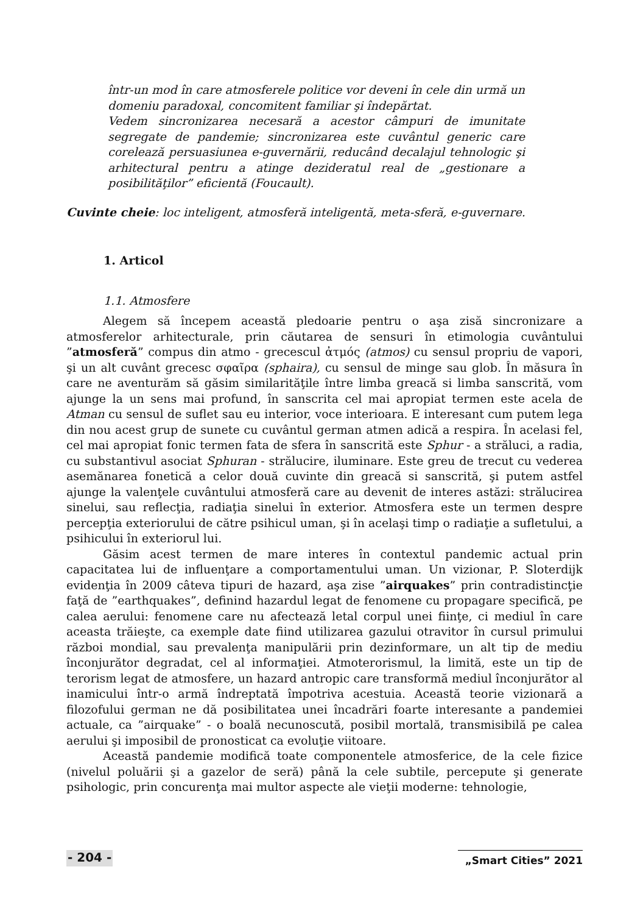într-un mod în care atmosferele politice vor deveni în cele din urmă un domeniu paradoxal, concomitent familiar şi îndepărtat.
Vedem sincronizarea necesară a acestor câmpuri de imunitate segregate de pandemie; sincronizarea este cuvântul generic care corelează persuasiunea e-guvernării, reducând decalajul tehnologic şi arhitectural pentru a atinge dezideratul real de „gestionare a posibilităţilor” eficientă (Foucault).
Cuvinte cheie: loc inteligent, atmosferă inteligentă, meta-sferă, e-guvernare.
1. Articol
1.1. Atmosfere
Alegem să începem această pledoarie pentru o aşa zisă sincronizare a atmosferelor arhitecturale, prin căutarea de sensuri în etimologia cuvântului ”atmosferă” compus din atmo - grecescul ἀτμός (atmos) cu sensul propriu de vapori, şi un alt cuvânt grecesc σφαῖρα (sphaira), cu sensul de minge sau glob. În măsura în care ne aventurăm să găsim similarităţile între limba greacă si limba sanscrită, vom ajunge la un sens mai profund, în sanscrita cel mai apropiat termen este acela de Atman cu sensul de suflet sau eu interior, voce interioara. E interesant cum putem lega din nou acest grup de sunete cu cuvântul german atmen adică a respira. În acelasi fel, cel mai apropiat fonic termen fata de sfera în sanscrită este Sphur - a străluci, a radia, cu substantivul asociat Sphuran - strălucire, iluminare. Este greu de trecut cu vederea asemănarea fonetică a celor două cuvinte din greacă si sanscrită, şi putem astfel ajunge la valenţele cuvântului atmosferă care au devenit de interes astăzi: strălucirea sinelui, sau reflecţia, radiaţia sinelui în exterior. Atmosfera este un termen despre percepţia exteriorului de către psihicul uman, şi în acelaşi timp o radiaţie a sufletului, a psihicului în exteriorul lui.
Găsim acest termen de mare interes în contextul pandemic actual prin capacitatea lui de influenţare a comportamentului uman. Un vizionar, P. Sloterdijk evidenţia în 2009 câteva tipuri de hazard, aşa zise ”airquakes” prin contradistincţie faţă de ”earthquakes”, definind hazardul legat de fenomene cu propagare specifică, pe calea aerului: fenomene care nu afectează letal corpul unei fiinţe, ci mediul în care aceasta trăieşte, ca exemple date fiind utilizarea gazului otravitor în cursul primului război mondial, sau prevalenţa manipulării prin dezinformare, un alt tip de mediu înconjurător degradat, cel al informaţiei. Atmoterorismul, la limită, este un tip de terorism legat de atmosfere, un hazard antropic care transformă mediul înconjurător al inamicului într-o armă îndreptată împotriva acestuia. Această teorie vizionară a filozofului german ne dă posibilitatea unei încadrări foarte interesante a pandemiei actuale, ca ”airquake” - o boală necunoscută, posibil mortală, transmisibilă pe calea aerului şi imposibil de pronosticat ca evoluţie viitoare.
Această pandemie modifică toate componentele atmosferice, de la cele fizice (nivelul poluării şi a gazelor de seră) până la cele subtile, percepute şi generate psihologic, prin concurenţa mai multor aspecte ale vieţii moderne: tehnologie,
- 204 - „Smart Cities” 2021